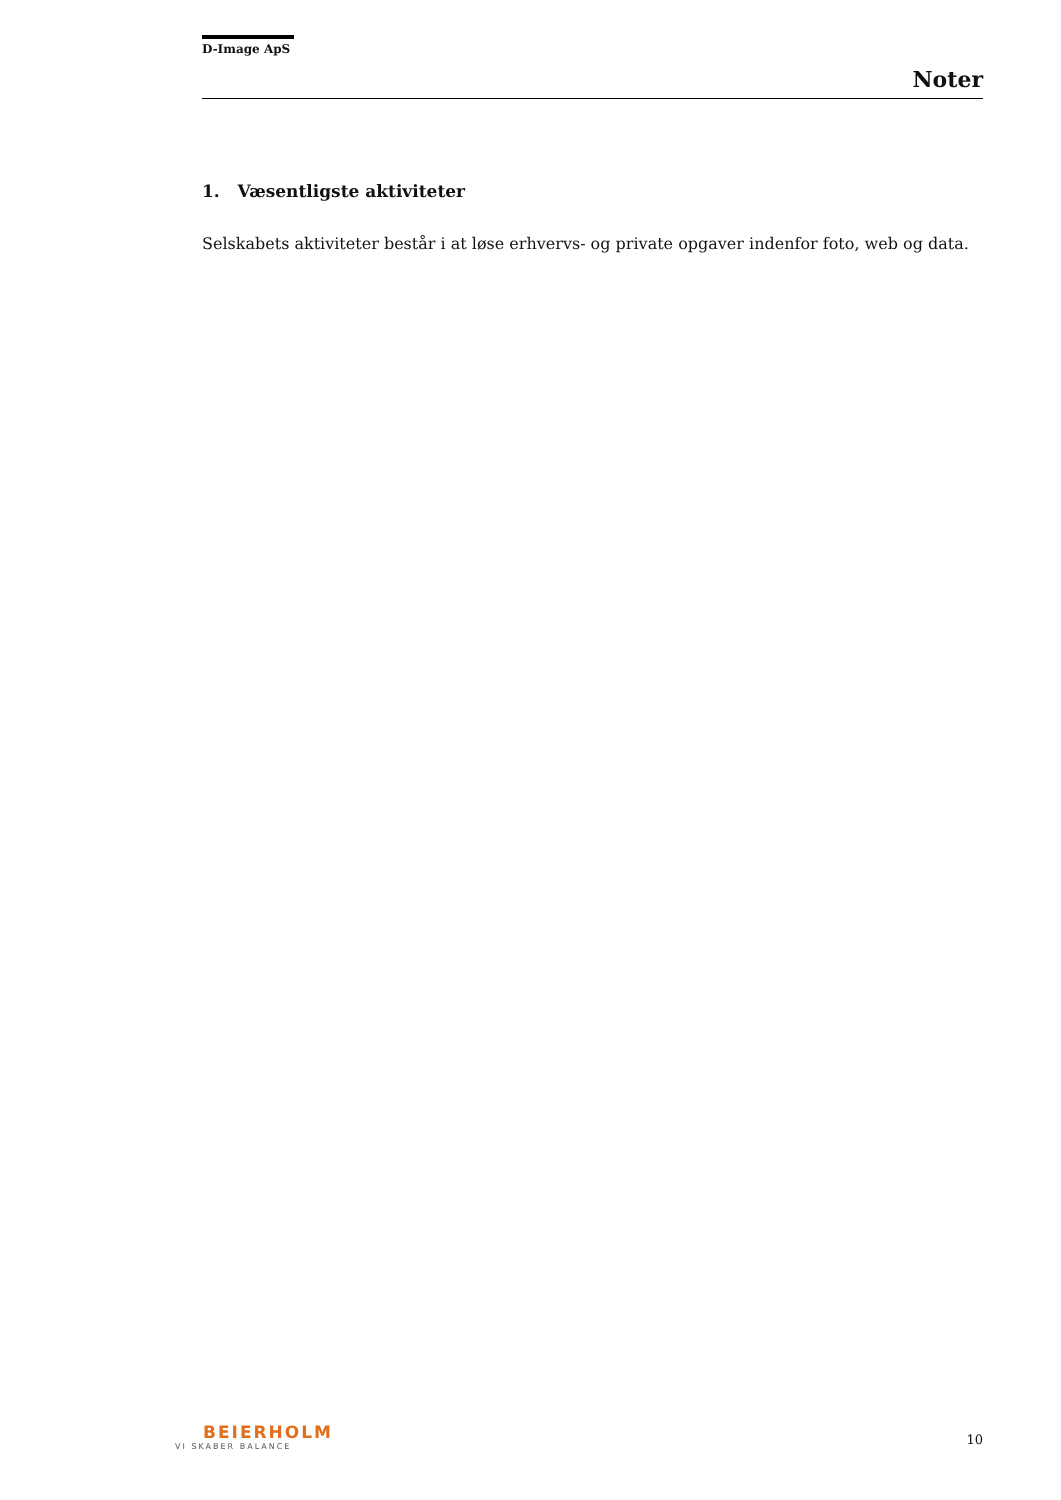D-Image ApS
Noter
1. Væsentligste aktiviteter
Selskabets aktiviteter består i at løse erhvervs- og private opgaver indenfor foto, web og data.
BEIERHOLM
VI SKABER BALANCE
10